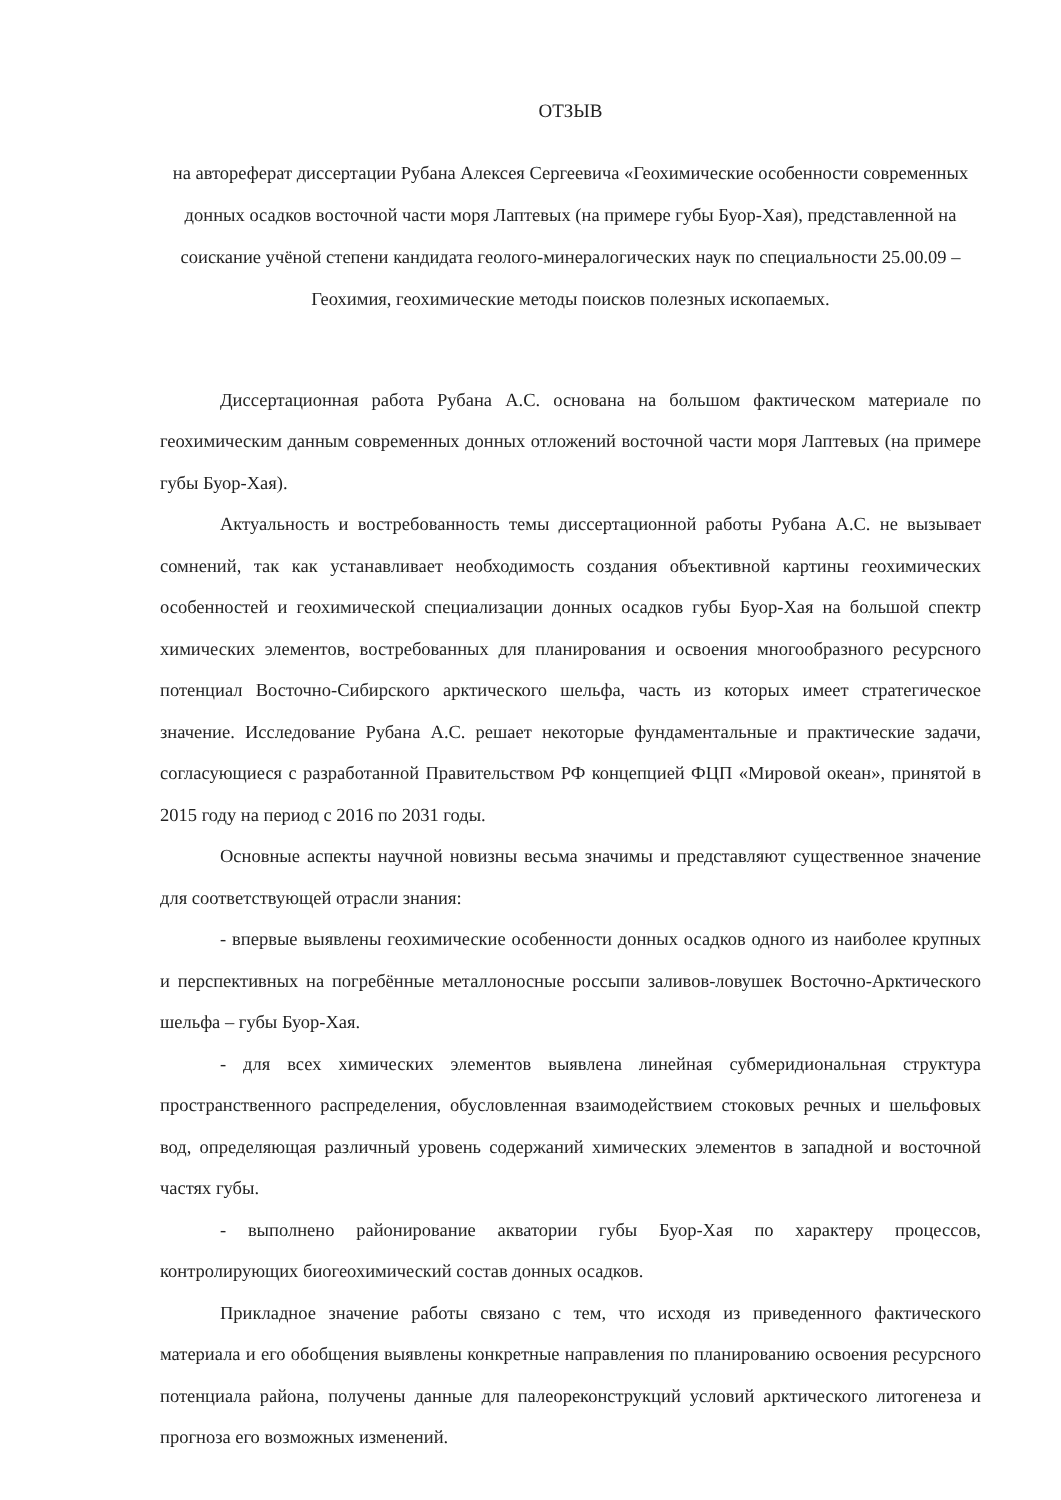ОТЗЫВ
на автореферат диссертации Рубана Алексея Сергеевича «Геохимические особенности современных донных осадков восточной части моря Лаптевых (на примере губы Буор-Хая), представленной на соискание учёной степени кандидата геолого-минералогических наук по специальности 25.00.09 – Геохимия, геохимические методы поисков полезных ископаемых.
Диссертационная работа Рубана А.С. основана на большом фактическом материале по геохимическим данным современных донных отложений восточной части моря Лаптевых (на примере губы Буор-Хая).
Актуальность и востребованность темы диссертационной работы Рубана А.С. не вызывает сомнений, так как устанавливает необходимость создания объективной картины геохимических особенностей и геохимической специализации донных осадков губы Буор-Хая на большой спектр химических элементов, востребованных для планирования и освоения многообразного ресурсного потенциал Восточно-Сибирского арктического шельфа, часть из которых имеет стратегическое значение. Исследование Рубана А.С. решает некоторые фундаментальные и практические задачи, согласующиеся с разработанной Правительством РФ концепцией ФЦП «Мировой океан», принятой в 2015 году на период с 2016 по 2031 годы.
Основные аспекты научной новизны весьма значимы и представляют существенное значение для соответствующей отрасли знания:
- впервые выявлены геохимические особенности донных осадков одного из наиболее крупных и перспективных на погребённые металлоносные россыпи заливов-ловушек Восточно-Арктического шельфа – губы Буор-Хая.
- для всех химических элементов выявлена линейная субмеридиональная структура пространственного распределения, обусловленная взаимодействием стоковых речных и шельфовых вод, определяющая различный уровень содержаний химических элементов в западной и восточной частях губы.
- выполнено районирование акватории губы Буор-Хая по характеру процессов, контролирующих биогеохимический состав донных осадков.
Прикладное значение работы связано с тем, что исходя из приведенного фактического материала и его обобщения выявлены конкретные направления по планированию освоения ресурсного потенциала района, получены данные для палеореконструкций условий арктического литогенеза и прогноза его возможных изменений.